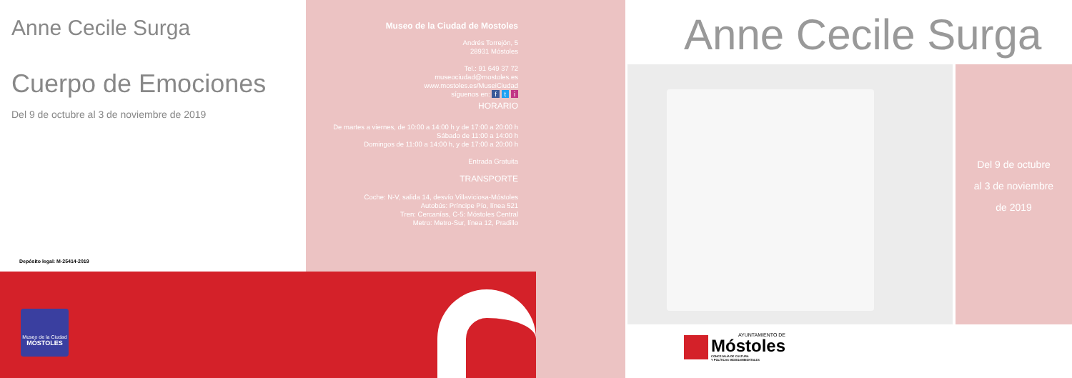Anne Cecile Surga
Cuerpo de Emociones
Del 9 de octubre al 3 de noviembre de 2019
Depósito legal: M-25414-2019
Museo de la Ciudad de Mostoles
Andrés Torrejón, 5
28931 Móstoles
Tel.: 91 649 37 72
museociudad@mostoles.es
www.mostoles.es/MuseiCiudad
síguenos en: f t i
HORARIO
De martes a viernes, de 10:00 a 14:00 h y de 17:00 a 20:00 h
Sábado de 11:00 a 14:00 h
Domingos de 11:00 a 14:00 h, y de 17:00 a 20:00 h
Entrada Gratuita
TRANSPORTE
Coche: N-V, salida 14, desvío Villaviciosa-Móstoles
Autobús: Príncipe Pío, línea 521
Tren: Cercanías, C-5: Móstoles Central
Metro: Metro-Sur, línea 12, Pradillo
Museo de la Ciudad
MÓSTOLES
Anne Cecile Surga
Del 9 de octubre
al 3 de noviembre
de 2019
AYUNTAMIENTO DE
Móstoles
CONCEJALÍA DE CULTURA
Y POLÍTICAS MEDIOAMBIENTALES